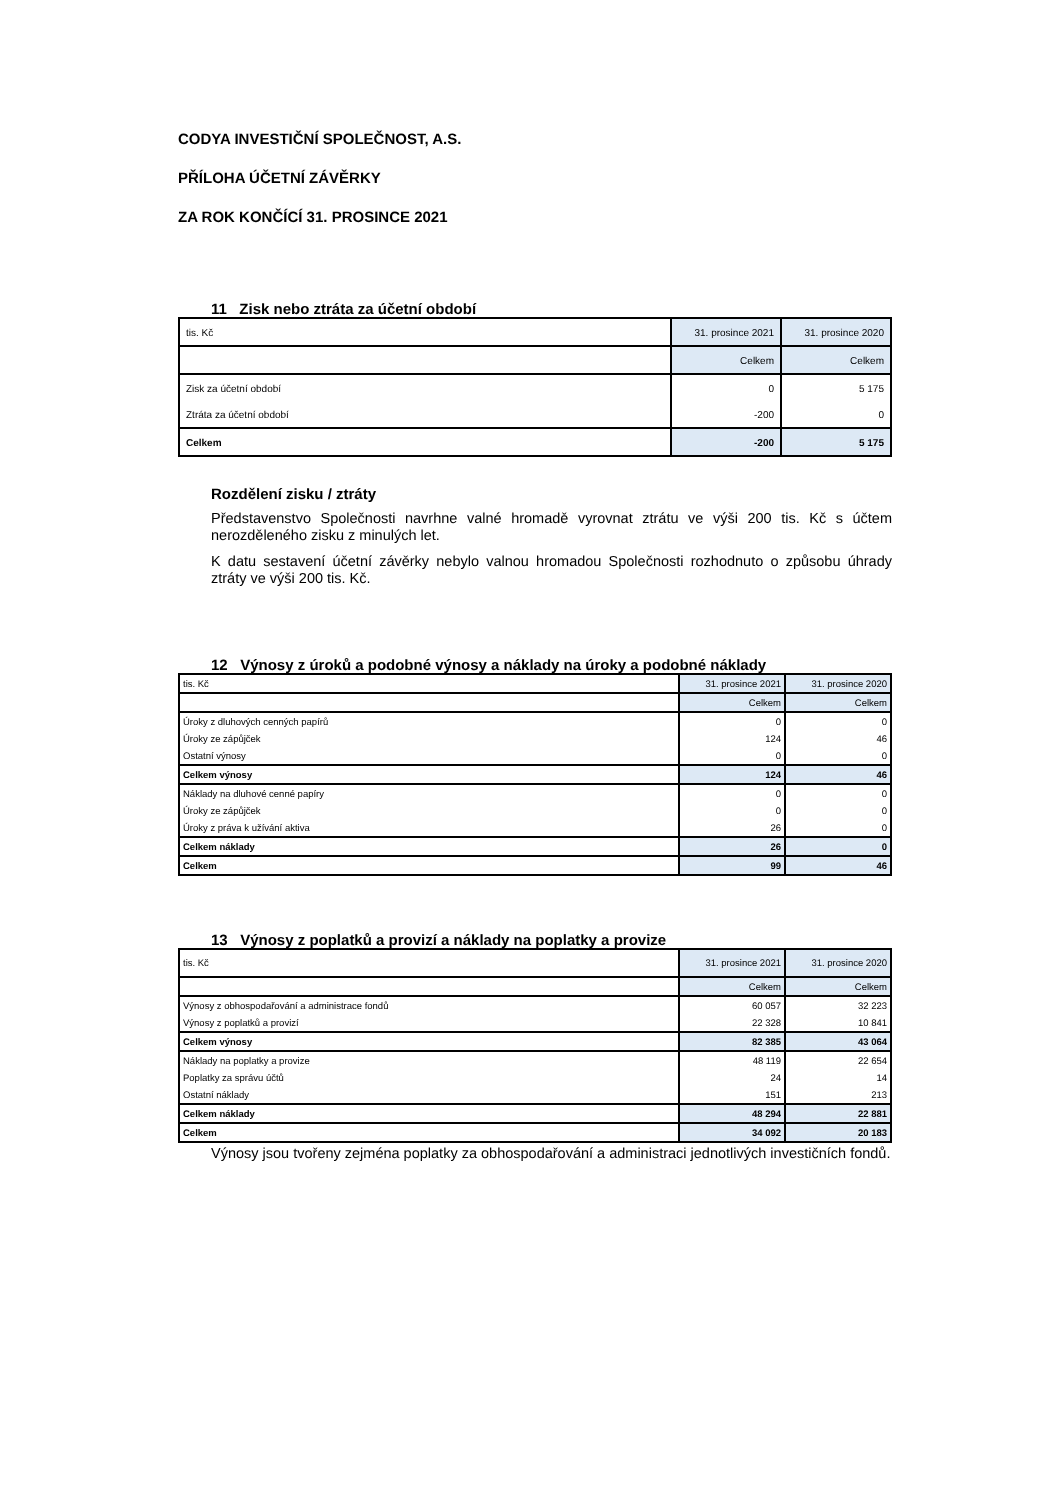CODYA INVESTIČNÍ SPOLEČNOST, A.S.
PŘÍLOHA ÚČETNÍ ZÁVĚRKY
ZA ROK KONČÍCÍ 31. PROSINCE 2021
11 Zisk nebo ztráta za účetní období
| tis. Kč | 31. prosince 2021 | 31. prosince 2020 |
| | Celkem | Celkem |
| Zisk za účetní období | 0 | 5 175 |
| Ztráta za účetní období | -200 | 0 |
| Celkem | -200 | 5 175 |
Rozdělení zisku / ztráty
Představenstvo Společnosti navrhne valné hromadě vyrovnat ztrátu ve výši 200 tis. Kč s účtem nerozděleného zisku z minulých let.
K datu sestavení účetní závěrky nebylo valnou hromadou Společnosti rozhodnuto o způsobu úhrady ztráty ve výši 200 tis. Kč.
12 Výnosy z úroků a podobné výnosy a náklady na úroky a podobné náklady
| tis. Kč | 31. prosince 2021 | 31. prosince 2020 |
| | Celkem | Celkem |
| Úroky z dluhových cenných papírů | 0 | 0 |
| Úroky ze zápůjček | 124 | 46 |
| Ostatní výnosy | 0 | 0 |
| Celkem výnosy | 124 | 46 |
| Náklady na dluhové cenné papíry | 0 | 0 |
| Úroky ze zápůjček | 0 | 0 |
| Úroky z práva k užívání aktiva | 26 | 0 |
| Celkem náklady | 26 | 0 |
| Celkem | 99 | 46 |
13 Výnosy z poplatků a provizí a náklady na poplatky a provize
| tis. Kč | 31. prosince 2021 | 31. prosince 2020 |
| | Celkem | Celkem |
| Výnosy z obhospodařování a administrace fondů | 60 057 | 32 223 |
| Výnosy z poplatků a provizí | 22 328 | 10 841 |
| Celkem výnosy | 82 385 | 43 064 |
| Náklady na poplatky a provize | 48 119 | 22 654 |
| Poplatky za správu účtů | 24 | 14 |
| Ostatní náklady | 151 | 213 |
| Celkem náklady | 48 294 | 22 881 |
| Celkem | 34 092 | 20 183 |
Výnosy jsou tvořeny zejména poplatky za obhospodařování a administraci jednotlivých investičních fondů.